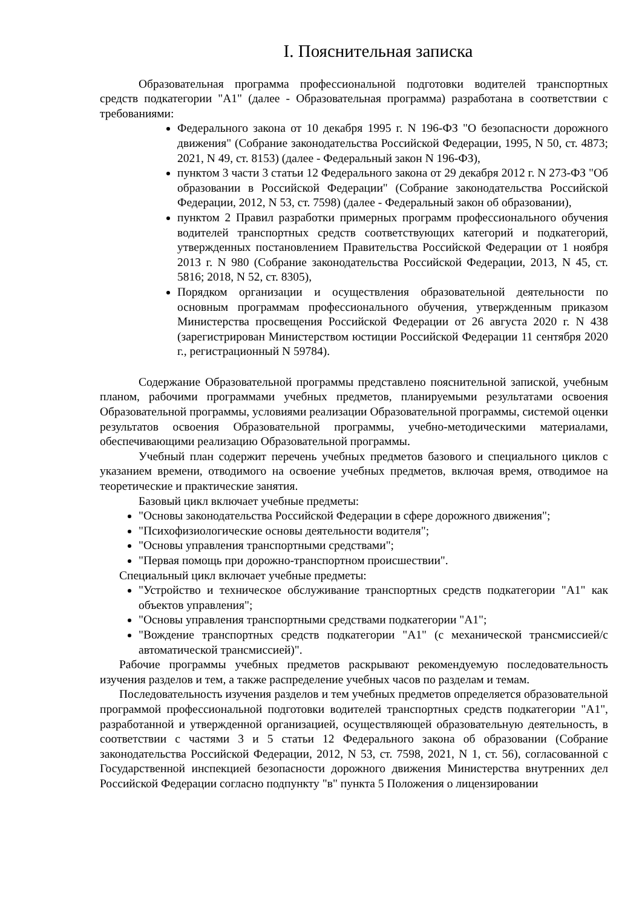I. Пояснительная записка
Образовательная программа профессиональной подготовки водителей транспортных средств подкатегории "A1" (далее - Образовательная программа) разработана в соответствии с требованиями:
Федерального закона от 10 декабря 1995 г. N 196-ФЗ "О безопасности дорожного движения" (Собрание законодательства Российской Федерации, 1995, N 50, ст. 4873; 2021, N 49, ст. 8153) (далее - Федеральный закон N 196-ФЗ),
пунктом 3 части 3 статьи 12 Федерального закона от 29 декабря 2012 г. N 273-ФЗ "Об образовании в Российской Федерации" (Собрание законодательства Российской Федерации, 2012, N 53, ст. 7598) (далее - Федеральный закон об образовании),
пунктом 2 Правил разработки примерных программ профессионального обучения водителей транспортных средств соответствующих категорий и подкатегорий, утвержденных постановлением Правительства Российской Федерации от 1 ноября 2013 г. N 980 (Собрание законодательства Российской Федерации, 2013, N 45, ст. 5816; 2018, N 52, ст. 8305),
Порядком организации и осуществления образовательной деятельности по основным программам профессионального обучения, утвержденным приказом Министерства просвещения Российской Федерации от 26 августа 2020 г. N 438 (зарегистрирован Министерством юстиции Российской Федерации 11 сентября 2020 г., регистрационный N 59784).
Содержание Образовательной программы представлено пояснительной запиской, учебным планом, рабочими программами учебных предметов, планируемыми результатами освоения Образовательной программы, условиями реализации Образовательной программы, системой оценки результатов освоения Образовательной программы, учебно-методическими материалами, обеспечивающими реализацию Образовательной программы.
Учебный план содержит перечень учебных предметов базового и специального циклов с указанием времени, отводимого на освоение учебных предметов, включая время, отводимое на теоретические и практические занятия.
Базовый цикл включает учебные предметы:
"Основы законодательства Российской Федерации в сфере дорожного движения";
"Психофизиологические основы деятельности водителя";
"Основы управления транспортными средствами";
"Первая помощь при дорожно-транспортном происшествии".
Специальный цикл включает учебные предметы:
"Устройство и техническое обслуживание транспортных средств подкатегории "A1" как объектов управления";
"Основы управления транспортными средствами подкатегории "A1";
"Вождение транспортных средств подкатегории "A1" (с механической трансмиссией/с автоматической трансмиссией)".
Рабочие программы учебных предметов раскрывают рекомендуемую последовательность изучения разделов и тем, а также распределение учебных часов по разделам и темам.
Последовательность изучения разделов и тем учебных предметов определяется образовательной программой профессиональной подготовки водителей транспортных средств подкатегории "A1", разработанной и утвержденной организацией, осуществляющей образовательную деятельность, в соответствии с частями 3 и 5 статьи 12 Федерального закона об образовании (Собрание законодательства Российской Федерации, 2012, N 53, ст. 7598, 2021, N 1, ст. 56), согласованной с Государственной инспекцией безопасности дорожного движения Министерства внутренних дел Российской Федерации согласно подпункту "в" пункта 5 Положения о лицензировании